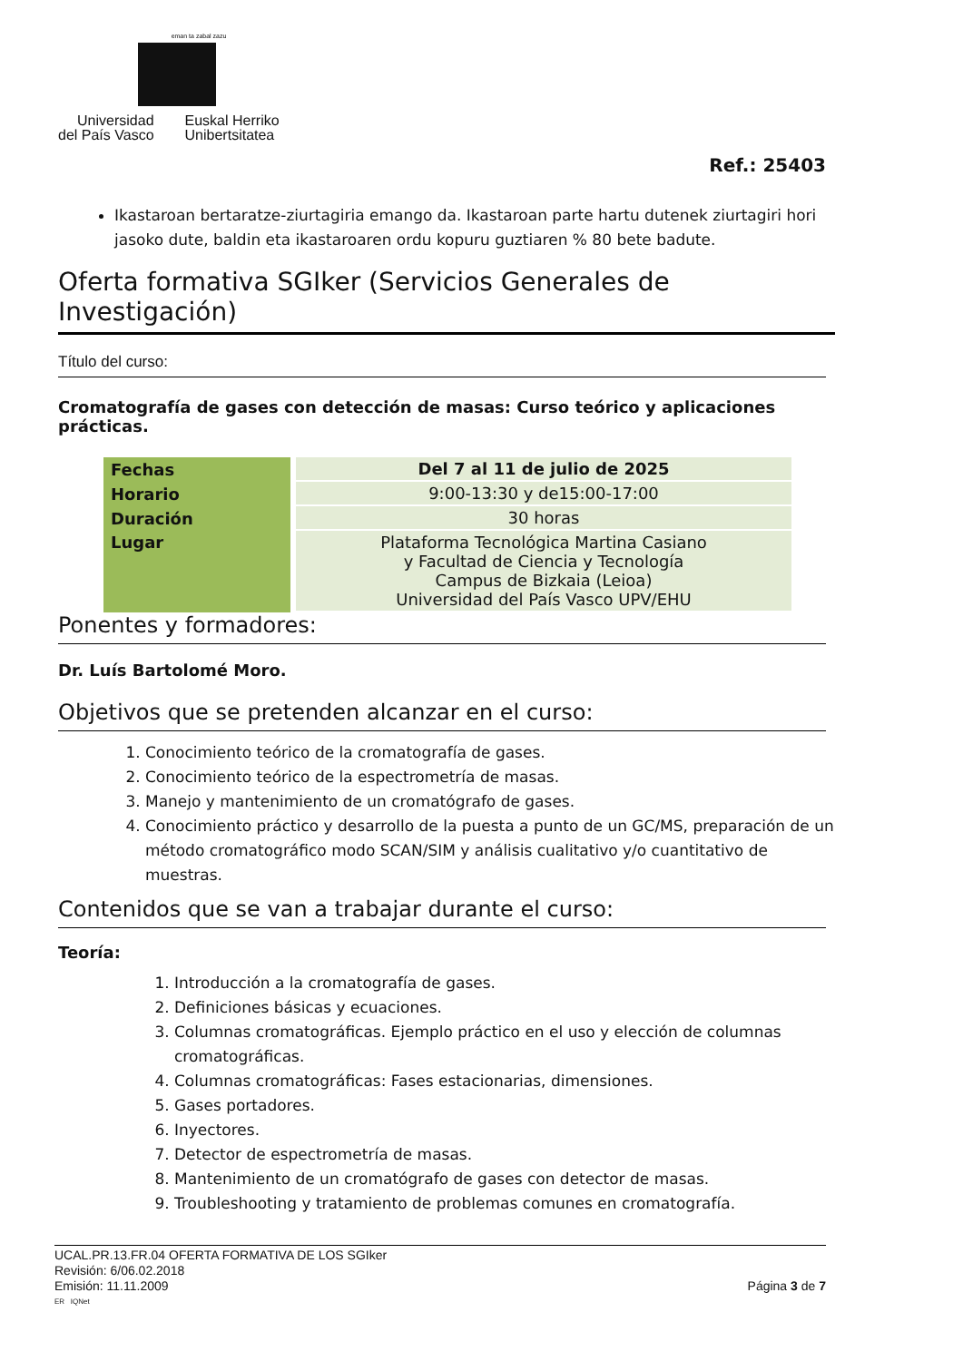eman ta zabal zazu
Universidad
del País Vasco
Euskal Herriko
Unibertsitatea
Ref.: 25403
Ikastaroan bertaratze-ziurtagiria emango da. Ikastaroan parte hartu dutenek ziurtagiri hori jasoko dute, baldin eta ikastaroaren ordu kopuru guztiaren % 80 bete badute.
Oferta formativa SGIker (Servicios Generales de Investigación)
Título del curso:
Cromatografía de gases con detección de masas: Curso teórico y aplicaciones prácticas.
| Fechas | Del 7 al 11 de julio de 2025 |
| Horario | 9:00-13:30 y de15:00-17:00 |
| Duración | 30 horas |
| Lugar | Plataforma Tecnológica Martina Casiano y Facultad de Ciencia y Tecnología Campus de Bizkaia (Leioa) Universidad del País Vasco UPV/EHU |
Ponentes y formadores:
Dr. Luís Bartolomé Moro.
Objetivos que se pretenden alcanzar en el curso:
1. Conocimiento teórico de la cromatografía de gases.
2. Conocimiento teórico de la espectrometría de masas.
3. Manejo y mantenimiento de un cromatógrafo de gases.
4. Conocimiento práctico y desarrollo de la puesta a punto de un GC/MS, preparación de un método cromatográfico modo SCAN/SIM y análisis cualitativo y/o cuantitativo de muestras.
Contenidos que se van a trabajar durante el curso:
Teoría:
1. Introducción a la cromatografía de gases.
2. Definiciones básicas y ecuaciones.
3. Columnas cromatográficas. Ejemplo práctico en el uso y elección de columnas cromatográficas.
4. Columnas cromatográficas: Fases estacionarias, dimensiones.
5. Gases portadores.
6. Inyectores.
7. Detector de espectrometría de masas.
8. Mantenimiento de un cromatógrafo de gases con detector de masas.
9. Troubleshooting y tratamiento de problemas comunes en cromatografía.
UCAL.PR.13.FR.04 OFERTA FORMATIVA DE LOS SGIker
Revisión: 6/06.02.2018
Emisión: 11.11.2009 Página 3 de 7
ER IQNet